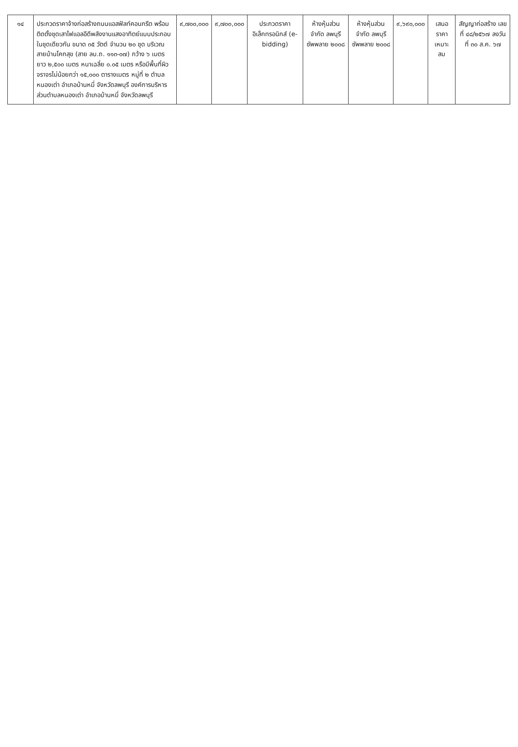| ๑๔ | ประกวดราคาจ้างก่อสร้างถนนแอสฟัลท์คอนกรีต พร้อมติดตั้งชุดเสาไฟแอลอีดีพลังงานแสงอาทิตย์แบบประกอบในชุดเดียวกัน ขนาด ๓๕ วัตต์ จำนวน ๒๐ ชุด บริเวณสายบ้านโคกสุข (สาย ลบ.ถ. ๑๑๓-๐๗) กว้าง ๖ เมตร ยาว ๒,๕๐๐ เมตร หนาเฉลี่ย ๐.๐๕ เมตร หรือมีพื้นที่ผิวจราจรไม่น้อยกว่า ๑๕,๐๐๐ ตารางเมตร หมู่ที่ ๒ ตำบลหนองเต่า อำเภอบ้านหมี่ จังหวัดลพบุรี องค์การบริหารส่วนตำบลหนองเต่า อำเภอบ้านหมี่ จังหวัดลพบุรี | ๙,๗๐๐,๐๐๐ | ๙,๗๐๐,๐๐๐ | ประกวดราคาอิเล็กทรอนิกส์ (e-bidding) | ห้างหุ้นส่วนจำกัด ลพบุรีซัพพลาย ๒๐๐๘ | ห้างหุ้นส่วนจำกัด ลพบุรีซัพพลาย ๒๐๐๘ | ๙,๖๙๐,๐๐๐ | เสนอราคาเหมาะสม | สัญญาก่อสร้าง เลขที่ ๔๘/๒๕๖๗ ลงวันที่ ๓๐ ส.ค. ๖๗ |